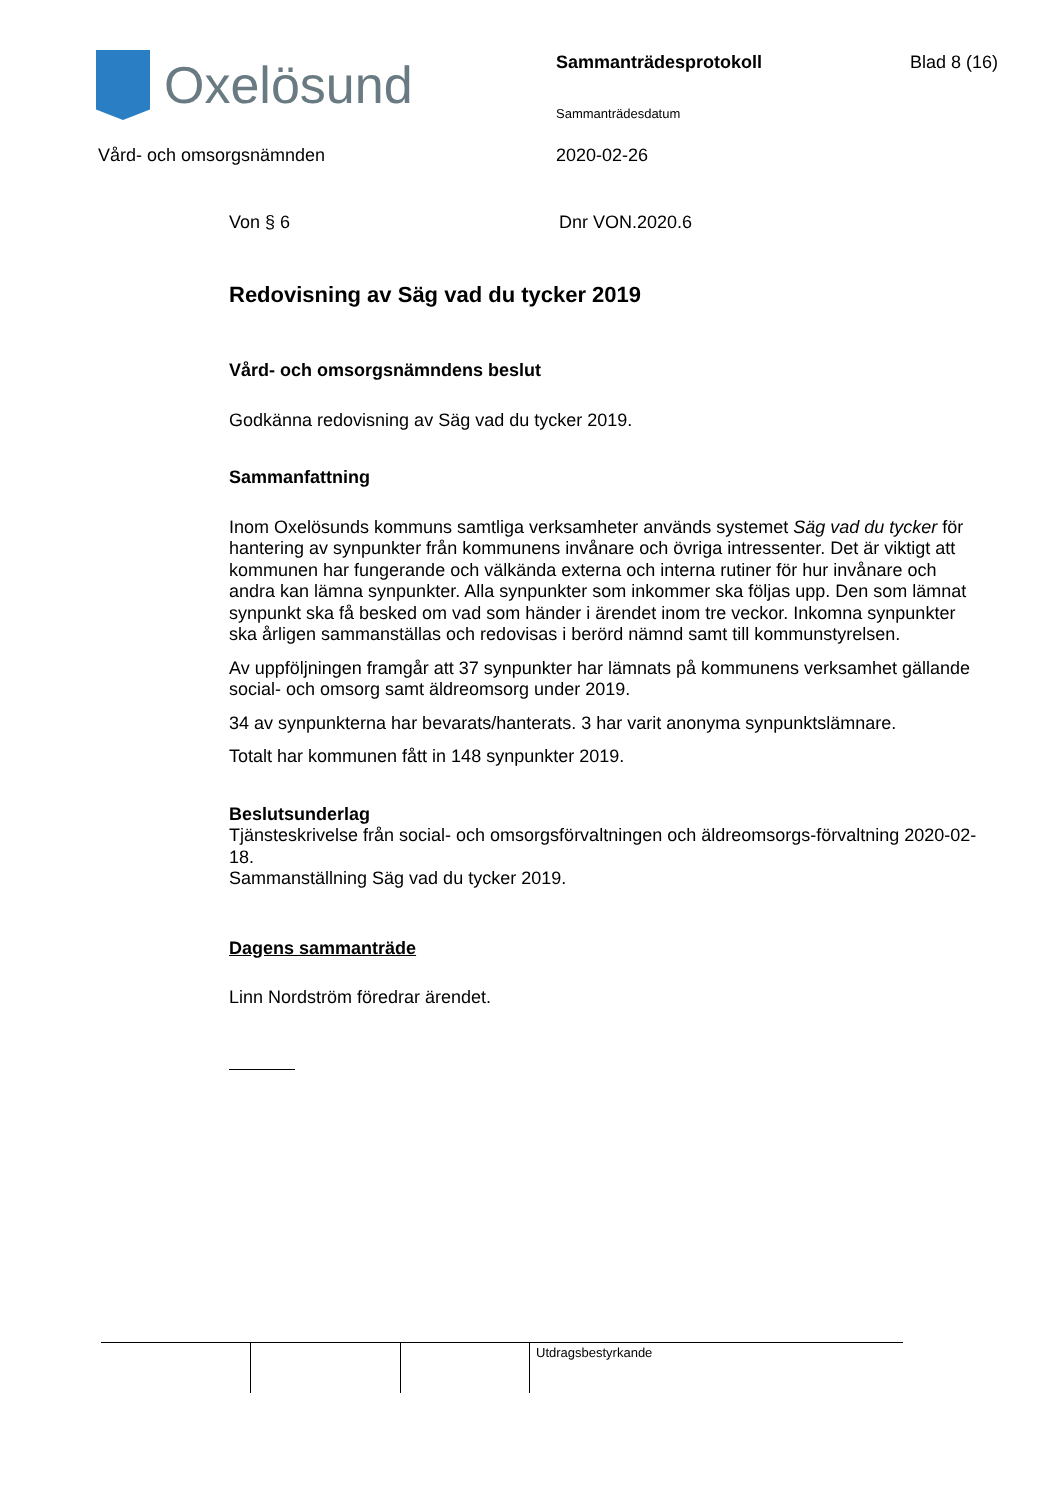Oxelösund Sammanträdesprotokoll Blad 8 (16)
Sammanträdesdatum
Vård- och omsorgsnämnden 2020-02-26
Von § 6 Dnr VON.2020.6
Redovisning av Säg vad du tycker 2019
Vård- och omsorgsnämndens beslut
Godkänna redovisning av Säg vad du tycker 2019.
Sammanfattning
Inom Oxelösunds kommuns samtliga verksamheter används systemet Säg vad du tycker för hantering av synpunkter från kommunens invånare och övriga intressenter. Det är viktigt att kommunen har fungerande och välkända externa och interna rutiner för hur invånare och andra kan lämna synpunkter. Alla synpunkter som inkommer ska följas upp. Den som lämnat synpunkt ska få besked om vad som händer i ärendet inom tre veckor. Inkomna synpunkter ska årligen sammanställas och redovisas i berörd nämnd samt till kommunstyrelsen.
Av uppföljningen framgår att 37 synpunkter har lämnats på kommunens verksamhet gällande social- och omsorg samt äldreomsorg under 2019.
34 av synpunkterna har bevarats/hanterats. 3 har varit anonyma synpunktslämnare.
Totalt har kommunen fått in 148 synpunkter 2019.
Beslutsunderlag
Tjänsteskrivelse från social- och omsorgsförvaltningen och äldreomsorgs-förvaltning 2020-02-18.
Sammanställning Säg vad du tycker 2019.
Dagens sammanträde
Linn Nordström föredrar ärendet.
Utdragsbestyrkande